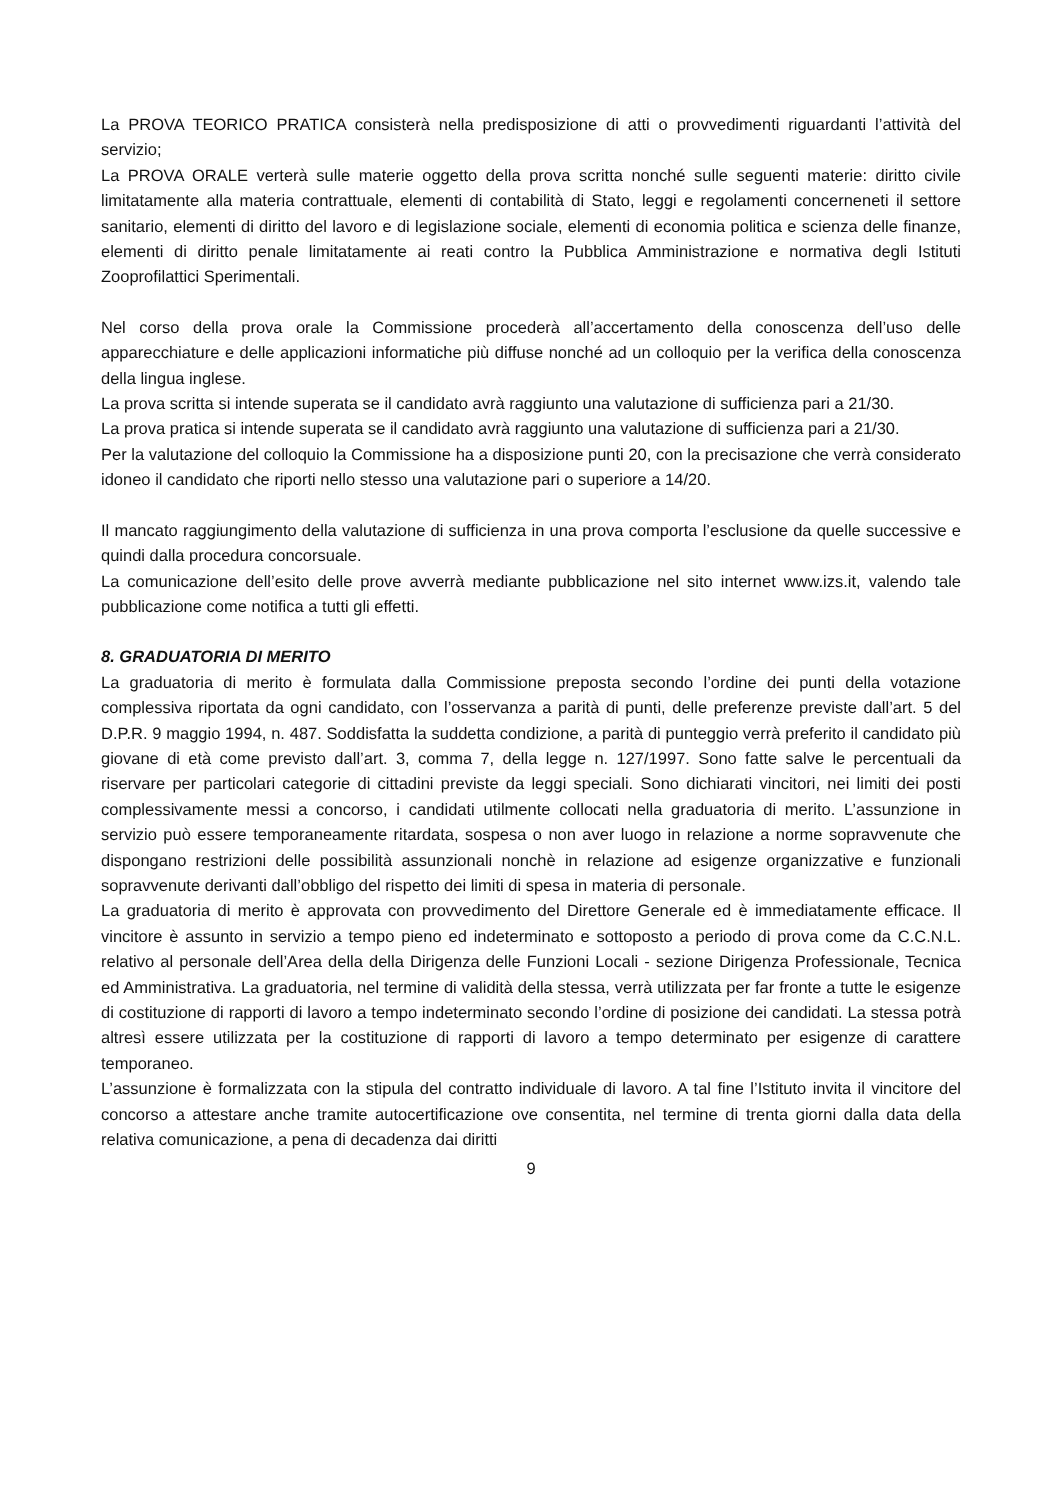La PROVA TEORICO PRATICA consisterà nella predisposizione di atti o provvedimenti riguardanti l’attività del servizio;
La PROVA ORALE verterà sulle materie oggetto della prova scritta nonché sulle seguenti materie: diritto civile limitatamente alla materia contrattuale, elementi di contabilità di Stato, leggi e regolamenti concerneneti il settore sanitario, elementi di diritto del lavoro e di legislazione sociale, elementi di economia politica e scienza delle finanze, elementi di diritto penale limitatamente ai reati contro la Pubblica Amministrazione e normativa degli Istituti Zooprofilattici Sperimentali.
Nel corso della prova orale la Commissione procederà all’accertamento della conoscenza dell’uso delle apparecchiature e delle applicazioni informatiche più diffuse nonché ad un colloquio per la verifica della conoscenza della lingua inglese.
La prova scritta si intende superata se il candidato avrà raggiunto una valutazione di sufficienza pari a 21/30.
La prova pratica si intende superata se il candidato avrà raggiunto una valutazione di sufficienza pari a 21/30.
Per la valutazione del colloquio la Commissione ha a disposizione punti 20, con la precisazione che verrà considerato idoneo il candidato che riporti nello stesso una valutazione pari o superiore a 14/20.
Il mancato raggiungimento della valutazione di sufficienza in una prova comporta l’esclusione da quelle successive e quindi dalla procedura concorsuale.
La comunicazione dell’esito delle prove avverrà mediante pubblicazione nel sito internet www.izs.it, valendo tale pubblicazione come notifica a tutti gli effetti.
8. GRADUATORIA DI MERITO
La graduatoria di merito è formulata dalla Commissione preposta secondo l’ordine dei punti della votazione complessiva riportata da ogni candidato, con l’osservanza a parità di punti, delle preferenze previste dall’art. 5 del D.P.R. 9 maggio 1994, n. 487. Soddisfatta la suddetta condizione, a parità di punteggio verrà preferito il candidato più giovane di età come previsto dall’art. 3, comma 7, della legge n. 127/1997. Sono fatte salve le percentuali da riservare per particolari categorie di cittadini previste da leggi speciali. Sono dichiarati vincitori, nei limiti dei posti complessivamente messi a concorso, i candidati utilmente collocati nella graduatoria di merito. L’assunzione in servizio può essere temporaneamente ritardata, sospesa o non aver luogo in relazione a norme sopravvenute che dispongano restrizioni delle possibilità assunzionali nonchè in relazione ad esigenze organizzative e funzionali sopravvenute derivanti dall’obbligo del rispetto dei limiti di spesa in materia di personale.
La graduatoria di merito è approvata con provvedimento del Direttore Generale ed è immediatamente efficace. Il vincitore è assunto in servizio a tempo pieno ed indeterminato e sottoposto a periodo di prova come da C.C.N.L. relativo al personale dell’Area della della Dirigenza delle Funzioni Locali - sezione Dirigenza Professionale, Tecnica ed Amministrativa. La graduatoria, nel termine di validità della stessa, verrà utilizzata per far fronte a tutte le esigenze di costituzione di rapporti di lavoro a tempo indeterminato secondo l’ordine di posizione dei candidati. La stessa potrà altresì essere utilizzata per la costituzione di rapporti di lavoro a tempo determinato per esigenze di carattere temporaneo.
L’assunzione è formalizzata con la stipula del contratto individuale di lavoro. A tal fine l’Istituto invita il vincitore del concorso a attestare anche tramite autocertificazione ove consentita, nel termine di trenta giorni dalla data della relativa comunicazione, a pena di decadenza dai diritti
9